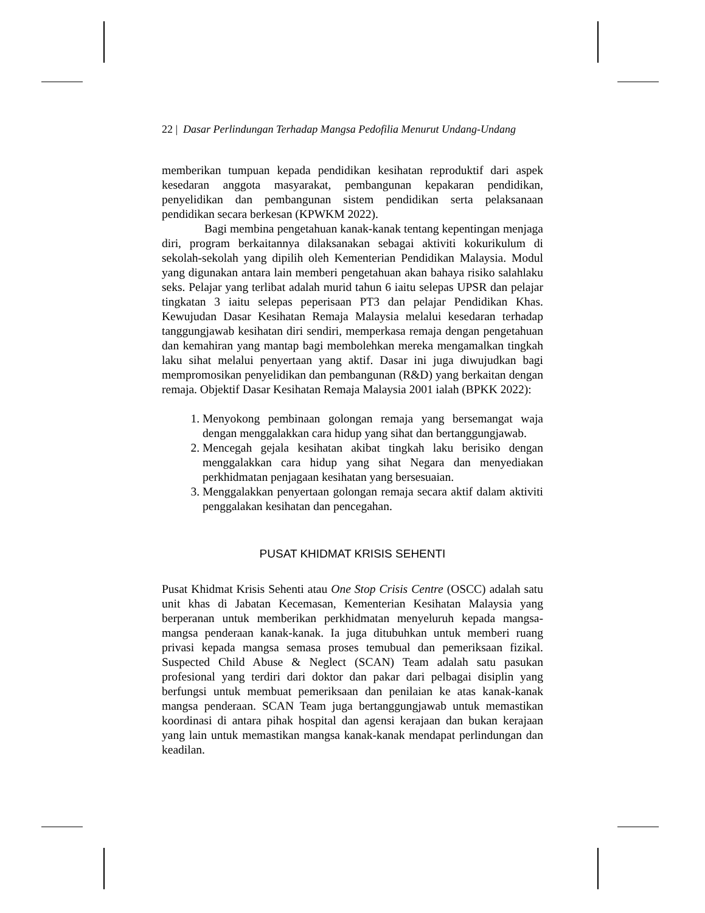22 | Dasar Perlindungan Terhadap Mangsa Pedofilia Menurut Undang-Undang
memberikan tumpuan kepada pendidikan kesihatan reproduktif dari aspek kesedaran anggota masyarakat, pembangunan kepakaran pendidikan, penyelidikan dan pembangunan sistem pendidikan serta pelaksanaan pendidikan secara berkesan (KPWKM 2022).
Bagi membina pengetahuan kanak-kanak tentang kepentingan menjaga diri, program berkaitannya dilaksanakan sebagai aktiviti kokurikulum di sekolah-sekolah yang dipilih oleh Kementerian Pendidikan Malaysia. Modul yang digunakan antara lain memberi pengetahuan akan bahaya risiko salahlaku seks. Pelajar yang terlibat adalah murid tahun 6 iaitu selepas UPSR dan pelajar tingkatan 3 iaitu selepas peperisaan PT3 dan pelajar Pendidikan Khas. Kewujudan Dasar Kesihatan Remaja Malaysia melalui kesedaran terhadap tanggungjawab kesihatan diri sendiri, memperkasa remaja dengan pengetahuan dan kemahiran yang mantap bagi membolehkan mereka mengamalkan tingkah laku sihat melalui penyertaan yang aktif. Dasar ini juga diwujudkan bagi mempromosikan penyelidikan dan pembangunan (R&D) yang berkaitan dengan remaja. Objektif Dasar Kesihatan Remaja Malaysia 2001 ialah (BPKK 2022):
1. Menyokong pembinaan golongan remaja yang bersemangat waja dengan menggalakkan cara hidup yang sihat dan bertanggungjawab.
2. Mencegah gejala kesihatan akibat tingkah laku berisiko dengan menggalakkan cara hidup yang sihat Negara dan menyediakan perkhidmatan penjagaan kesihatan yang bersesuaian.
3. Menggalakkan penyertaan golongan remaja secara aktif dalam aktiviti penggalakan kesihatan dan pencegahan.
PUSAT KHIDMAT KRISIS SEHENTI
Pusat Khidmat Krisis Sehenti atau One Stop Crisis Centre (OSCC) adalah satu unit khas di Jabatan Kecemasan, Kementerian Kesihatan Malaysia yang berperanan untuk memberikan perkhidmatan menyeluruh kepada mangsa-mangsa penderaan kanak-kanak. Ia juga ditubuhkan untuk memberi ruang privasi kepada mangsa semasa proses temubual dan pemeriksaan fizikal. Suspected Child Abuse & Neglect (SCAN) Team adalah satu pasukan profesional yang terdiri dari doktor dan pakar dari pelbagai disiplin yang berfungsi untuk membuat pemeriksaan dan penilaian ke atas kanak-kanak mangsa penderaan. SCAN Team juga bertanggungjawab untuk memastikan koordinasi di antara pihak hospital dan agensi kerajaan dan bukan kerajaan yang lain untuk memastikan mangsa kanak-kanak mendapat perlindungan dan keadilan.